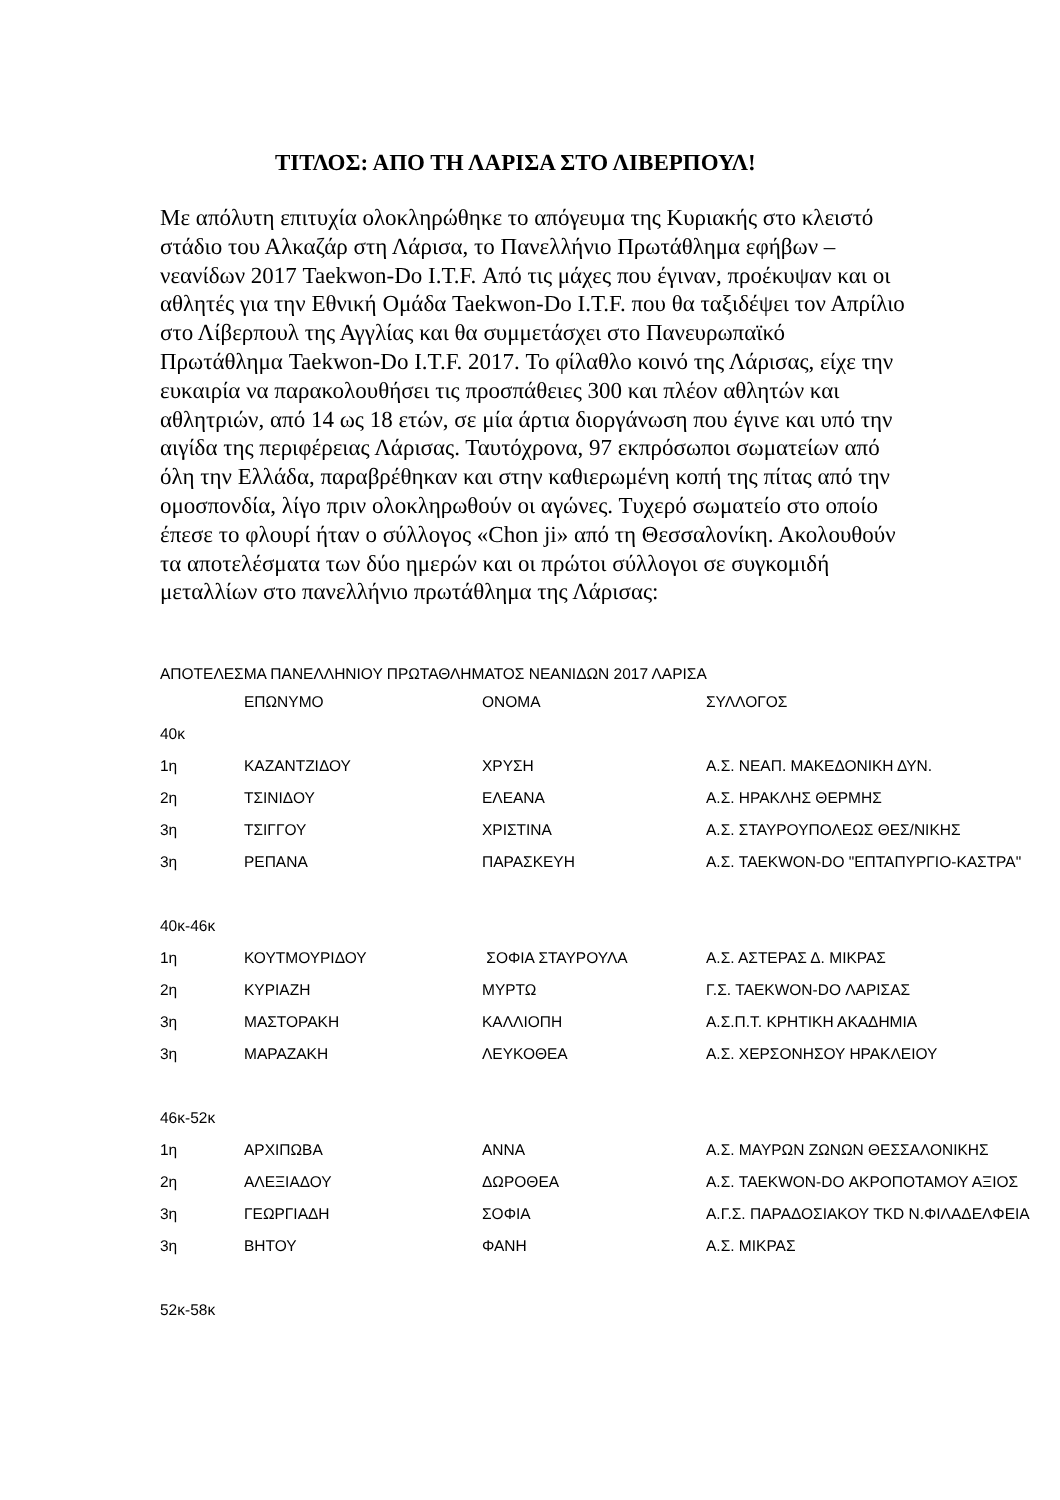ΤΙΤΛΟΣ: ΑΠΟ ΤΗ ΛΑΡΙΣΑ ΣΤΟ ΛΙΒΕΡΠΟΥΛ!
Με απόλυτη επιτυχία ολοκληρώθηκε το απόγευμα της Κυριακής στο κλειστό στάδιο του Αλκαζάρ στη Λάρισα, το Πανελλήνιο Πρωτάθλημα εφήβων – νεανίδων 2017 Taekwon-Do I.T.F. Από τις μάχες που έγιναν, προέκυψαν και οι αθλητές για την Εθνική Ομάδα Taekwon-Do I.T.F. που θα ταξιδέψει τον Απρίλιο στο Λίβερπουλ της Αγγλίας και θα συμμετάσχει στο Πανευρωπαϊκό Πρωτάθλημα Taekwon-Do I.T.F. 2017. Το φίλαθλο κοινό της Λάρισας, είχε την ευκαιρία να παρακολουθήσει τις προσπάθειες 300 και πλέον αθλητών και αθλητριών, από 14 ως 18 ετών, σε μία άρτια διοργάνωση που έγινε και υπό την αιγίδα της περιφέρειας Λάρισας. Ταυτόχρονα, 97 εκπρόσωποι σωματείων από όλη την Ελλάδα, παραβρέθηκαν και στην καθιερωμένη κοπή της πίτας από την ομοσπονδία, λίγο πριν ολοκληρωθούν οι αγώνες. Τυχερό σωματείο στο οποίο έπεσε το φλουρί ήταν ο σύλλογος «Chon ji» από τη Θεσσαλονίκη. Ακολουθούν τα αποτελέσματα των δύο ημερών και οι πρώτοι σύλλογοι σε συγκομιδή μεταλλίων στο πανελλήνιο πρωτάθλημα της Λάρισας:
ΑΠΟΤΕΛΕΣΜΑ ΠΑΝΕΛΛΗΝΙΟΥ ΠΡΩΤΑΘΛΗΜΑΤΟΣ ΝΕΑΝΙΔΩΝ 2017 ΛΑΡΙΣΑ
| | ΕΠΩΝΥΜΟ | ΟΝΟΜΑ | ΣΥΛΛΟΓΟΣ |
| --- | --- | --- | --- |
| 40κ | | | |
| 1η | ΚΑΖΑΝΤΖΙΔΟΥ | ΧΡΥΣΗ | Α.Σ. ΝΕΑΠ. ΜΑΚΕΔΟΝΙΚΗ ΔΥΝ. |
| 2η | ΤΣΙΝΙΔΟΥ | ΕΛΕΑΝΑ | Α.Σ. ΗΡΑΚΛΗΣ ΘΕΡΜΗΣ |
| 3η | ΤΣΙΓΓΟΥ | ΧΡΙΣΤΙΝΑ | Α.Σ. ΣΤΑΥΡΟΥΠΟΛΕΩΣ ΘΕΣ/ΝΙΚΗΣ |
| 3η | ΡΕΠΑΝΑ | ΠΑΡΑΣΚΕΥΗ | Α.Σ. TAEKWON-DO "ΕΠΤΑΠΥΡΓΙΟ-ΚΑΣΤΡΑ" |
| 40κ-46κ | | | |
| 1η | ΚΟΥΤΜΟΥΡΙΔΟΥ | ΣΟΦΙΑ ΣΤΑΥΡΟΥΛΑ | Α.Σ. ΑΣΤΕΡΑΣ Δ. ΜΙΚΡΑΣ |
| 2η | ΚΥΡΙΑΖΗ | ΜΥΡΤΩ | Γ.Σ. TAEKWON-DO ΛΑΡΙΣΑΣ |
| 3η | ΜΑΣΤΟΡΑΚΗ | ΚΑΛΛΙΟΠΗ | Α.Σ.Π.Τ. ΚΡΗΤΙΚΗ ΑΚΑΔΗΜΙΑ |
| 3η | ΜΑΡΑΖΑΚΗ | ΛΕΥΚΟΘΕΑ | Α.Σ. ΧΕΡΣΟΝΗΣΟΥ ΗΡΑΚΛΕΙΟΥ |
| 46κ-52κ | | | |
| 1η | ΑΡΧΙΠΩΒΑ | ΑΝΝΑ | Α.Σ. ΜΑΥΡΩΝ ΖΩΝΩΝ ΘΕΣΣΑΛΟΝΙΚΗΣ |
| 2η | ΑΛΕΞΙΑΔΟΥ | ΔΩΡΟΘΕΑ | Α.Σ. TAEKWON-DO ΑΚΡΟΠΟΤΑΜΟΥ ΑΞΙΟΣ |
| 3η | ΓΕΩΡΓΙΑΔΗ | ΣΟΦΙΑ | Α.Γ.Σ. ΠΑΡΑΔΟΣΙΑΚΟΥ TKD Ν.ΦΙΛΑΔΕΛΦΕΙΑ |
| 3η | ΒΗΤΟΥ | ΦΑΝΗ | Α.Σ. ΜΙΚΡΑΣ |
| 52κ-58κ | | | |